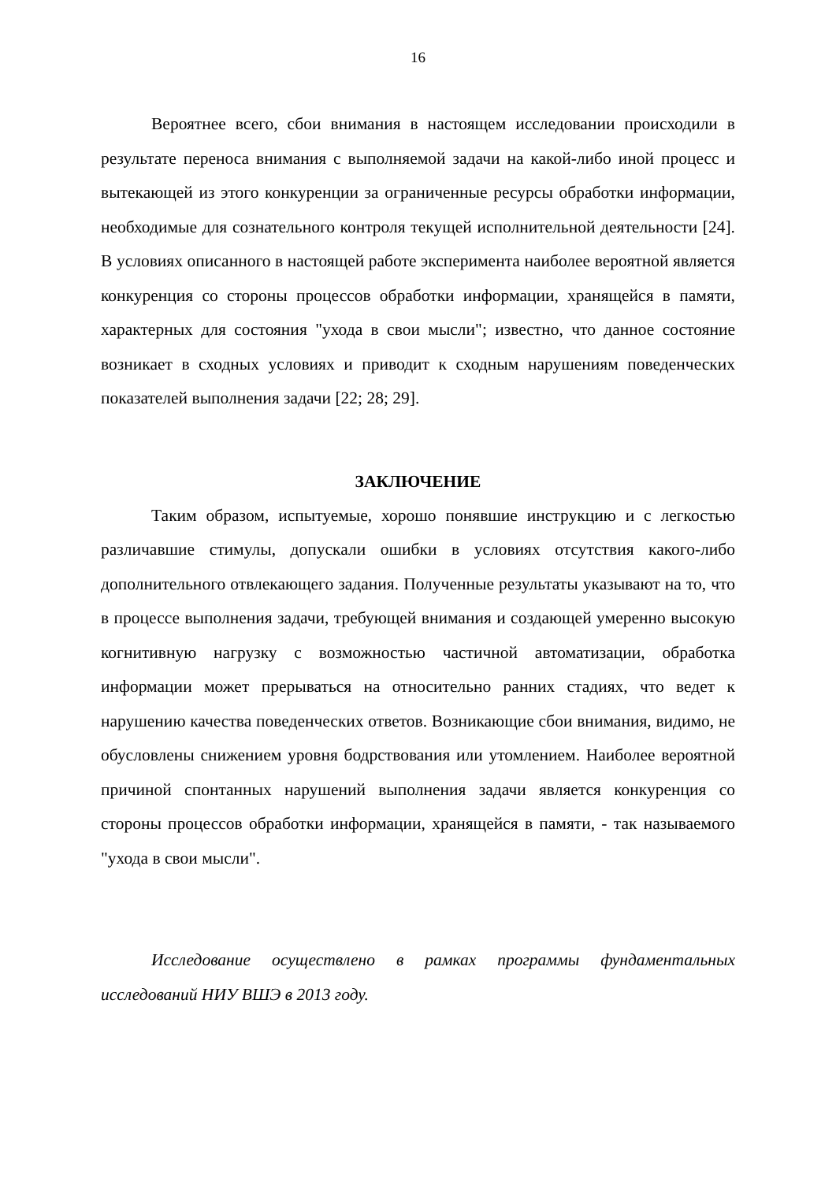16
Вероятнее всего, сбои внимания в настоящем исследовании происходили в результате переноса внимания с выполняемой задачи на какой-либо иной процесс и вытекающей из этого конкуренции за ограниченные ресурсы обработки информации, необходимые для сознательного контроля текущей исполнительной деятельности [24]. В условиях описанного в настоящей работе эксперимента наиболее вероятной является конкуренция со стороны процессов обработки информации, хранящейся в памяти, характерных для состояния "ухода в свои мысли"; известно, что данное состояние возникает в сходных условиях и приводит к сходным нарушениям поведенческих показателей выполнения задачи [22; 28; 29].
ЗАКЛЮЧЕНИЕ
Таким образом, испытуемые, хорошо понявшие инструкцию и с легкостью различавшие стимулы, допускали ошибки в условиях отсутствия какого-либо дополнительного отвлекающего задания. Полученные результаты указывают на то, что в процессе выполнения задачи, требующей внимания и создающей умеренно высокую когнитивную нагрузку с возможностью частичной автоматизации, обработка информации может прерываться на относительно ранних стадиях, что ведет к нарушению качества поведенческих ответов. Возникающие сбои внимания, видимо, не обусловлены снижением уровня бодрствования или утомлением. Наиболее вероятной причиной спонтанных нарушений выполнения задачи является конкуренция со стороны процессов обработки информации, хранящейся в памяти, - так называемого "ухода в свои мысли".
Исследование осуществлено в рамках программы фундаментальных исследований НИУ ВШЭ в 2013 году.